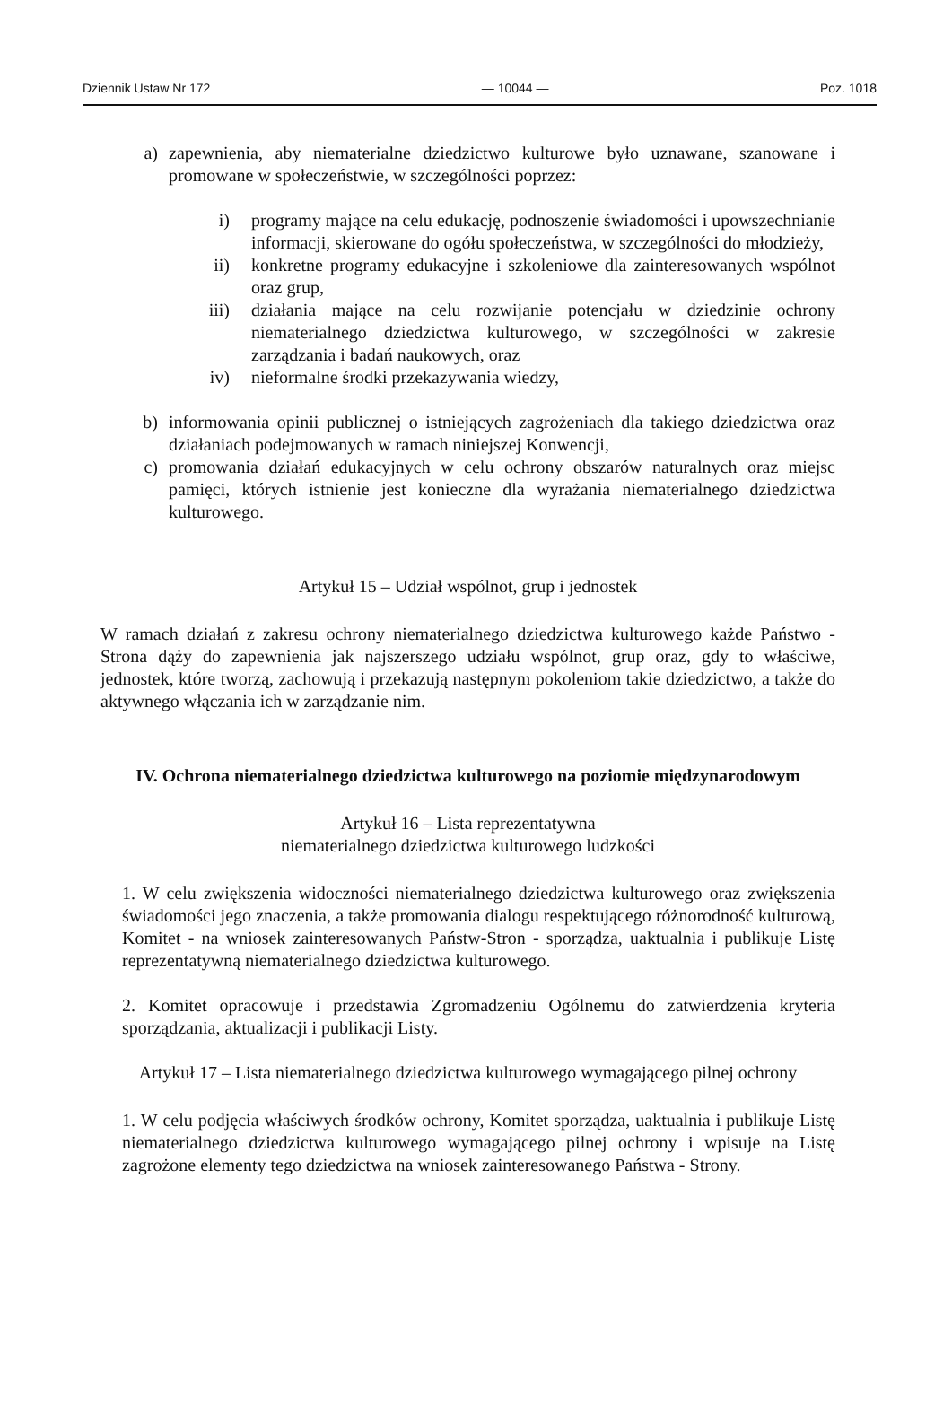Dziennik Ustaw Nr 172 — 10044 — Poz. 1018
a) zapewnienia, aby niematerialne dziedzictwo kulturowe było uznawane, szanowane i promowane w społeczeństwie, w szczególności poprzez:
i) programy mające na celu edukację, podnoszenie świadomości i upowszechnianie informacji, skierowane do ogółu społeczeństwa, w szczególności do młodzieży,
ii) konkretne programy edukacyjne i szkoleniowe dla zainteresowanych wspólnot oraz grup,
iii) działania mające na celu rozwijanie potencjału w dziedzinie ochrony niematerialnego dziedzictwa kulturowego, w szczególności w zakresie zarządzania i badań naukowych, oraz
iv) nieformalne środki przekazywania wiedzy,
b) informowania opinii publicznej o istniejących zagrożeniach dla takiego dziedzictwa oraz działaniach podejmowanych w ramach niniejszej Konwencji,
c) promowania działań edukacyjnych w celu ochrony obszarów naturalnych oraz miejsc pamięci, których istnienie jest konieczne dla wyrażania niematerialnego dziedzictwa kulturowego.
Artykuł 15 – Udział wspólnot, grup i jednostek
W ramach działań z zakresu ochrony niematerialnego dziedzictwa kulturowego każde Państwo - Strona dąży do zapewnienia jak najszerszego udziału wspólnot, grup oraz, gdy to właściwe, jednostek, które tworzą, zachowują i przekazują następnym pokoleniom takie dziedzictwo, a także do aktywnego włączania ich w zarządzanie nim.
IV. Ochrona niematerialnego dziedzictwa kulturowego na poziomie międzynarodowym
Artykuł 16 – Lista reprezentatywna
niematerialnego dziedzictwa kulturowego ludzkości
1. W celu zwiększenia widoczności niematerialnego dziedzictwa kulturowego oraz zwiększenia świadomości jego znaczenia, a także promowania dialogu respektującego różnorodność kulturową, Komitet - na wniosek zainteresowanych Państw-Stron - sporządza, uaktualnia i publikuje Listę reprezentatywną niematerialnego dziedzictwa kulturowego.
2. Komitet opracowuje i przedstawia Zgromadzeniu Ogólnemu do zatwierdzenia kryteria sporządzania, aktualizacji i publikacji Listy.
Artykuł 17 – Lista niematerialnego dziedzictwa kulturowego wymagającego pilnej ochrony
1. W celu podjęcia właściwych środków ochrony, Komitet sporządza, uaktualnia i publikuje Listę niematerialnego dziedzictwa kulturowego wymagającego pilnej ochrony i wpisuje na Listę zagrożone elementy tego dziedzictwa na wniosek zainteresowanego Państwa - Strony.